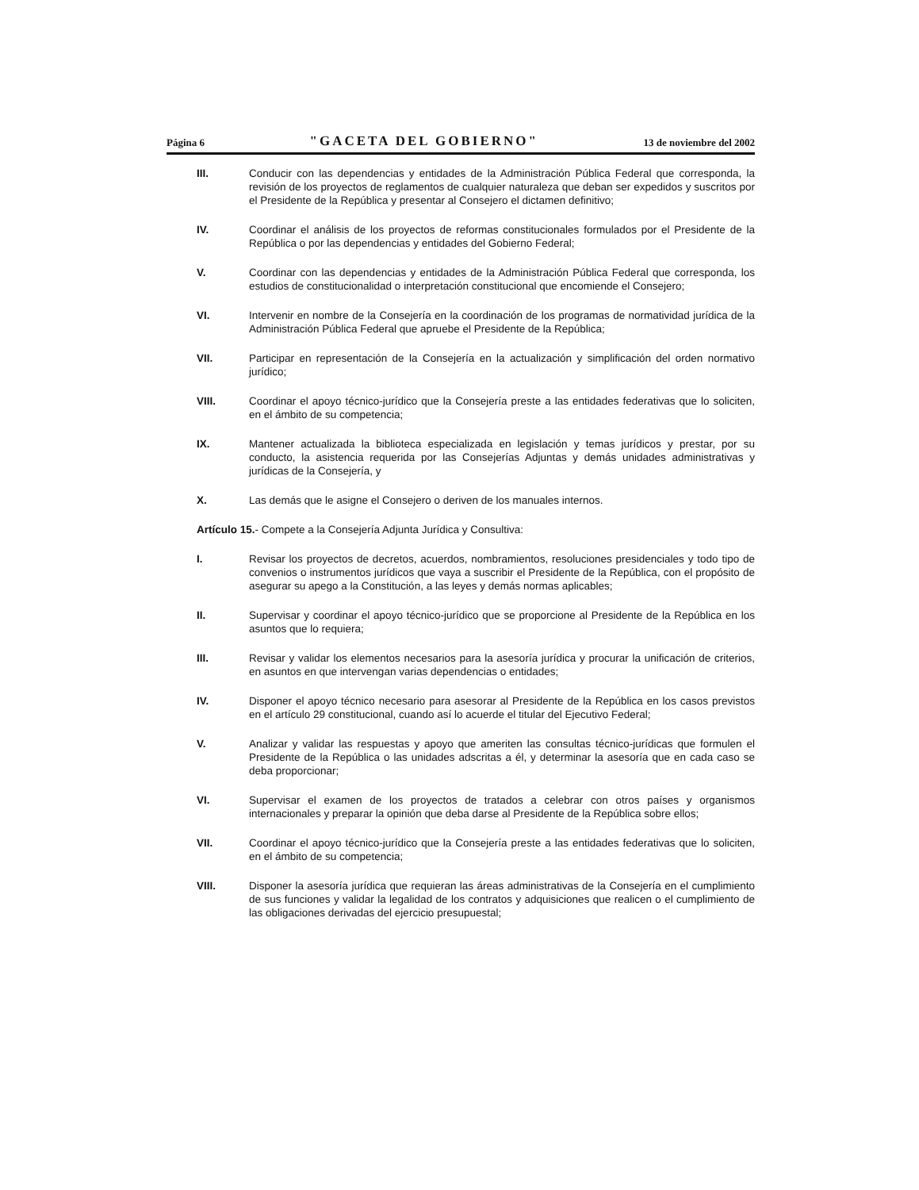Página 6 "GACETA DEL GOBIERNO" 13 de noviembre del 2002
III. Conducir con las dependencias y entidades de la Administración Pública Federal que corresponda, la revisión de los proyectos de reglamentos de cualquier naturaleza que deban ser expedidos y suscritos por el Presidente de la República y presentar al Consejero el dictamen definitivo;
IV. Coordinar el análisis de los proyectos de reformas constitucionales formulados por el Presidente de la República o por las dependencias y entidades del Gobierno Federal;
V. Coordinar con las dependencias y entidades de la Administración Pública Federal que corresponda, los estudios de constitucionalidad o interpretación constitucional que encomiende el Consejero;
VI. Intervenir en nombre de la Consejería en la coordinación de los programas de normatividad jurídica de la Administración Pública Federal que apruebe el Presidente de la República;
VII. Participar en representación de la Consejería en la actualización y simplificación del orden normativo jurídico;
VIII. Coordinar el apoyo técnico-jurídico que la Consejería preste a las entidades federativas que lo soliciten, en el ámbito de su competencia;
IX. Mantener actualizada la biblioteca especializada en legislación y temas jurídicos y prestar, por su conducto, la asistencia requerida por las Consejerías Adjuntas y demás unidades administrativas y jurídicas de la Consejería, y
X. Las demás que le asigne el Consejero o deriven de los manuales internos.
Artículo 15.- Compete a la Consejería Adjunta Jurídica y Consultiva:
I. Revisar los proyectos de decretos, acuerdos, nombramientos, resoluciones presidenciales y todo tipo de convenios o instrumentos jurídicos que vaya a suscribir el Presidente de la República, con el propósito de asegurar su apego a la Constitución, a las leyes y demás normas aplicables;
II. Supervisar y coordinar el apoyo técnico-jurídico que se proporcione al Presidente de la República en los asuntos que lo requiera;
III. Revisar y validar los elementos necesarios para la asesoría jurídica y procurar la unificación de criterios, en asuntos en que intervengan varias dependencias o entidades;
IV. Disponer el apoyo técnico necesario para asesorar al Presidente de la República en los casos previstos en el artículo 29 constitucional, cuando así lo acuerde el titular del Ejecutivo Federal;
V. Analizar y validar las respuestas y apoyo que ameriten las consultas técnico-jurídicas que formulen el Presidente de la República o las unidades adscritas a él, y determinar la asesoría que en cada caso se deba proporcionar;
VI. Supervisar el examen de los proyectos de tratados a celebrar con otros países y organismos internacionales y preparar la opinión que deba darse al Presidente de la República sobre ellos;
VII. Coordinar el apoyo técnico-jurídico que la Consejería preste a las entidades federativas que lo soliciten, en el ámbito de su competencia;
VIII. Disponer la asesoría jurídica que requieran las áreas administrativas de la Consejería en el cumplimiento de sus funciones y validar la legalidad de los contratos y adquisiciones que realicen o el cumplimiento de las obligaciones derivadas del ejercicio presupuestal;